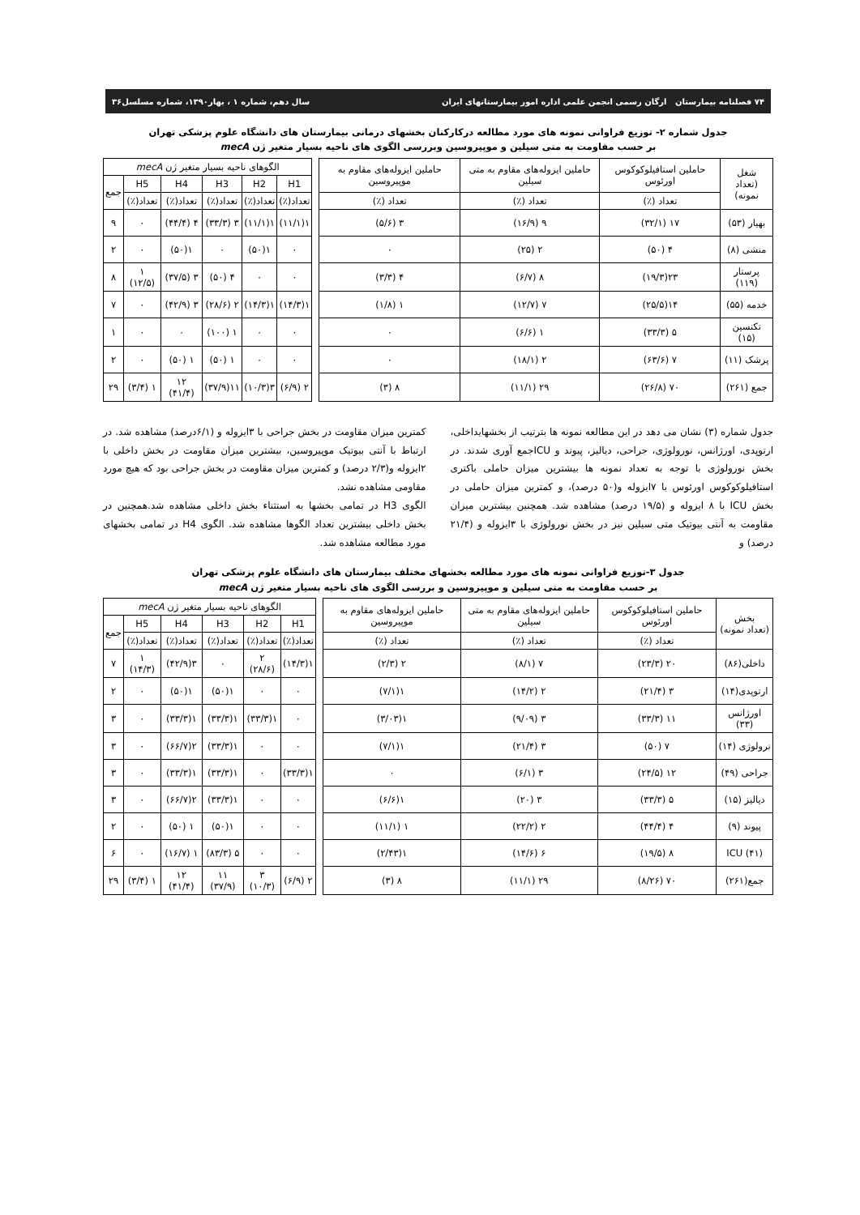۷۴ فصلنامه بیمارستان ارگان رسمی انجمن علمی اداره امور بیمارستانهای ایران سال دهم، شماره ۱ ، بهار۱۳۹۰، شماره مسلسل۳۶
جدول شماره ۲- توزیع فراوانی نمونه های مورد مطالعه درکارکنان بخشهای درمانی بیمارستان های دانشگاه علوم پزشکی تهران
بر حسب مقاومت به متی سیلین و موپیروسین وبررسی الگوی های ناحیه بسیار متغیر ژن mecA
| شغل (تعداد نمونه) | حاملین استافیلوکوکوس اورئوس | حاملین ایزوله‌های مقاوم به متی سیلین | حاملین ایزوله‌های مقاوم به موپیروسین | | الگوهای ناحیه بسیار متغیر ژن mecA | | | | | |
| --- | --- | --- | --- | --- | --- | --- | --- | --- | --- | --- |
| | | | | | H1 | H2 | H3 | H4 | H5 | جمع |
| | تعداد (٪) | تعداد (٪) | تعداد (٪) | | تعداد(٪) | تعداد(٪) | تعداد(٪) | تعداد(٪) | تعداد(٪) | |
| بهیار (۵۳) | ۱۷ (۳۲/۱) | ۹ (۱۶/۹) | ۳ (۵/۶) | | ۱(۱۱/۱) | ۱(۱۱/۱) | ۳ (۳۳/۳) | ۴ (۴۴/۴) | ۰ | ۹ |
| منشی (۸) | ۴ (۵۰) | ۲ (۲۵) | ۰ | | ۰ | ۱(۵۰) | ۰ | ۱(۵۰) | ۰ | ۲ |
| پرستار (۱۱۹) | ۲۳(۱۹/۳) | ۸ (۶/۷) | ۴ (۳/۳) | | ۰ | ۰ | ۴ (۵۰) | ۳ (۳۷/۵) | ۱ (۱۲/۵) | ۸ |
| خدمه (۵۵) | ۱۴(۲۵/۵) | ۷ (۱۲/۷) | ۱ (۱/۸) | | ۱(۱۴/۳) | ۱(۱۴/۳) | ۲ (۲۸/۶) | ۳ (۴۲/۹) | ۰ | ۷ |
| تکنسین (۱۵) | ۵ (۳۳/۳) | ۱ (۶/۶) | ۰ | | ۰ | ۰ | ۱ (۱۰۰) | ۰ | ۰ | ۱ |
| پزشک (۱۱) | ۷ (۶۳/۶) | ۲ (۱۸/۱) | ۰ | | ۰ | ۰ | ۱ (۵۰) | ۱ (۵۰) | ۰ | ۲ |
| جمع (۲۶۱) | ۷۰ (۲۶/۸) | ۲۹ (۱۱/۱) | ۸ (۳) | | ۲ (۶/۹) | ۳(۱۰/۳) | ۱۱(۳۷/۹) | ۱۲ (۴۱/۴) | ۱ (۳/۴) | ۲۹ |
جدول شماره (۳) نشان می دهد در این مطالعه نمونه ها بترتیب از بخشهایداخلی، ارتوپدی، اورژانس، نورولوژی، جراحی، دیالیز، پیوند و ICUجمع آوری شدند. در بخش نورولوژی با توجه به تعداد نمونه ها بیشترین میزان حاملی باکتری استافیلوکوکوس اورئوس با ۷ایزوله و(۵۰ درصد)، و کمترین میزان حاملی در بخش ICU با ۸ ایزوله و (۱۹/۵ درصد) مشاهده شد. همچنین بیشترین میزان مقاومت به آنتی بیوتیک متی سیلین نیز در بخش نورولوژی با ۳ایزوله و (۲۱/۴ درصد) و
کمترین میزان مقاومت در بخش جراحی با ۳ایزوله و (۶/۱درصد) مشاهده شد. در ارتباط با آنتی بیوتیک موپیروسین، بیشترین میزان مقاومت در بخش داخلی با ۲ایزوله و(۲/۳ درصد) و کمترین میزان مقاومت در بخش جراحی بود که هیچ مورد مقاومی مشاهده نشد.
الگوی H3 در تمامی بخشها به استثناء بخش داخلی مشاهده شد.همچنین در بخش داخلی بیشترین تعداد الگوها مشاهده شد. الگوی H4 در تمامی بخشهای مورد مطالعه مشاهده شد.
جدول ۳-توزیع فراوانی نمونه های مورد مطالعه بخشهای مختلف بیمارستان های دانشگاه علوم پزشکی تهران
بر حسب مقاومت به متی سیلین و موپیروسین و بررسی الگوی های ناحیه بسیار متغیر ژن mecA
| بخش (تعداد نمونه) | حاملین استافیلوکوکوس اورئوس | حاملین ایزوله‌های مقاوم به متی سیلین | حاملین ایزوله‌های مقاوم به موپیروسین | | الگوهای ناحیه بسیار متغیر ژن mecA | | | | | |
| --- | --- | --- | --- | --- | --- | --- | --- | --- | --- | --- |
| | | | | | H1 | H2 | H3 | H4 | H5 | جمع |
| | تعداد (٪) | تعداد (٪) | تعداد (٪) | | تعداد(٪) | تعداد(٪) | تعداد(٪) | تعداد(٪) | تعداد(٪) | |
| داخلی(۸۶) | ۲۰ (۲۳/۳) | ۷ (۸/۱) | ۲ (۲/۳) | | ۱(۱۴/۳) | ۲ (۲۸/۶) | ۰ | ۳(۴۲/۹) | ۱ (۱۴/۳) | ۷ |
| ارتوپدی(۱۴) | ۳ (۲۱/۴) | ۲ (۱۴/۲) | ۱(۷/۱) | | ۰ | ۰ | ۱(۵۰) | ۱(۵۰) | ۰ | ۲ |
| اورژانس (۳۳) | ۱۱ (۳۳/۳) | ۳ (۹/۰۹) | ۱(۳/۰۳) | | ۰ | ۱(۳۳/۳) | ۱(۳۳/۳) | ۱(۳۳/۳) | ۰ | ۳ |
| نرولوژی (۱۴) | ۷ (۵۰) | ۳ (۲۱/۴) | ۱(۷/۱) | | ۰ | ۰ | ۱(۳۳/۳) | ۲(۶۶/۷) | ۰ | ۳ |
| جراحی (۴۹) | ۱۲ (۲۴/۵) | ۳ (۶/۱) | ۰ | | ۱(۳۳/۳) | ۰ | ۱(۳۳/۳) | ۱(۳۳/۳) | ۰ | ۳ |
| دیالیز (۱۵) | ۵ (۳۳/۳) | ۳ (۲۰) | ۱(۶/۶) | | ۰ | ۰ | ۱(۳۳/۳) | ۲(۶۶/۷) | ۰ | ۳ |
| پیوند (۹) | ۴ (۴۴/۴) | ۲ (۲۲/۲) | ۱ (۱۱/۱) | | ۰ | ۰ | ۱(۵۰) | ۱ (۵۰) | ۰ | ۲ |
| ICU (۴۱) | ۸ (۱۹/۵) | ۶ (۱۴/۶) | ۱(۲/۴۳) | | ۰ | ۰ | ۵ (۸۳/۳) | ۱ (۱۶/۷) | ۰ | ۶ |
| جمع(۲۶۱) | ۷۰ (۸/۲۶) | ۲۹ (۱۱/۱) | ۸ (۳) | | ۲ (۶/۹) | ۳ (۱۰/۳) | ۱۱ (۳۷/۹) | ۱۲ (۴۱/۴) | ۱ (۳/۴) | ۲۹ |